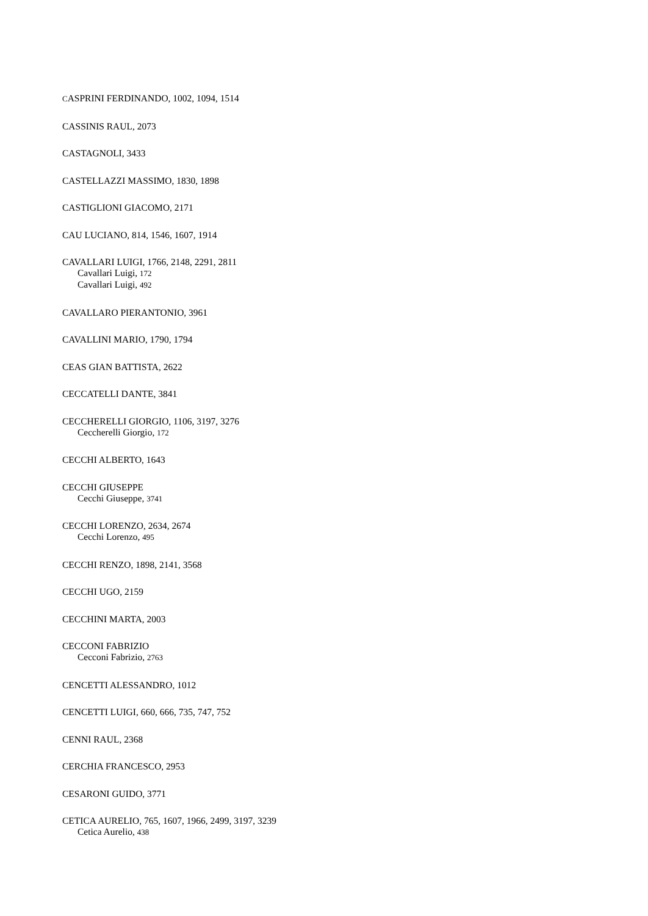CASPRINI FERDINANDO, 1002, 1094, 1514
CASSINIS RAUL, 2073
CASTAGNOLI, 3433
CASTELLAZZI MASSIMO, 1830, 1898
CASTIGLIONI GIACOMO, 2171
CAU LUCIANO, 814, 1546, 1607, 1914
CAVALLARI LUIGI, 1766, 2148, 2291, 2811
Cavallari Luigi, 172
Cavallari Luigi, 492
CAVALLARO PIERANTONIO, 3961
CAVALLINI MARIO, 1790, 1794
CEAS GIAN BATTISTA, 2622
CECCATELLI DANTE, 3841
CECCHERELLI GIORGIO, 1106, 3197, 3276
Ceccherelli Giorgio, 172
CECCHI ALBERTO, 1643
CECCHI GIUSEPPE
Cecchi Giuseppe, 3741
CECCHI LORENZO, 2634, 2674
Cecchi Lorenzo, 495
CECCHI RENZO, 1898, 2141, 3568
CECCHI UGO, 2159
CECCHINI MARTA, 2003
CECCONI FABRIZIO
Cecconi Fabrizio, 2763
CENCETTI ALESSANDRO, 1012
CENCETTI LUIGI, 660, 666, 735, 747, 752
CENNI RAUL, 2368
CERCHIA FRANCESCO, 2953
CESARONI GUIDO, 3771
CETICA AURELIO, 765, 1607, 1966, 2499, 3197, 3239
Cetica Aurelio, 438